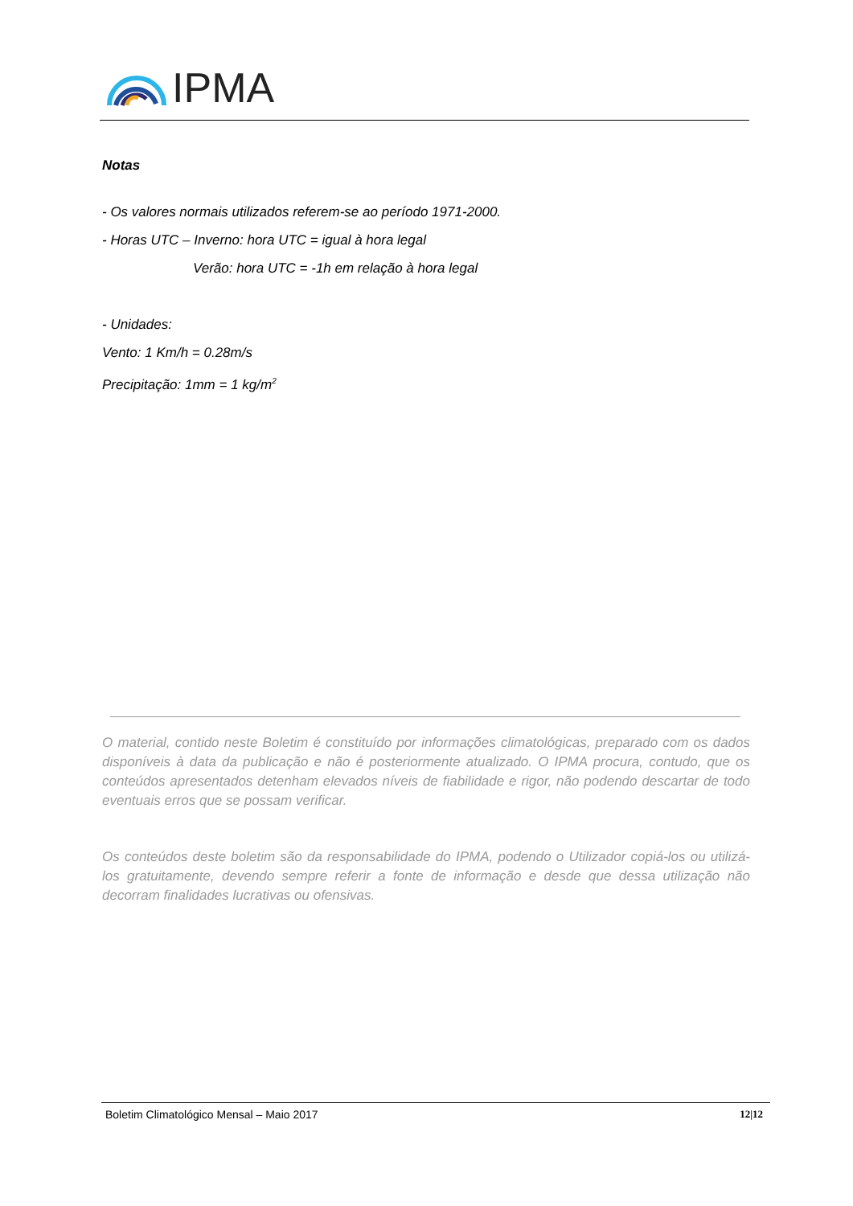IPMA
Notas
- Os valores normais utilizados referem-se ao período 1971-2000.
- Horas UTC – Inverno: hora UTC = igual à hora legal
Verão: hora UTC = -1h em relação à hora legal
- Unidades:
Vento: 1 Km/h = 0.28m/s
Precipitação: 1mm = 1 kg/m<sup>2</sup>
O material, contido neste Boletim é constituído por informações climatológicas, preparado com os dados disponíveis à data da publicação e não é posteriormente atualizado. O IPMA procura, contudo, que os conteúdos apresentados detenham elevados níveis de fiabilidade e rigor, não podendo descartar de todo eventuais erros que se possam verificar.
Os conteúdos deste boletim são da responsabilidade do IPMA, podendo o Utilizador copiá-los ou utilizá-los gratuitamente, devendo sempre referir a fonte de informação e desde que dessa utilização não decorram finalidades lucrativas ou ofensivas.
Boletim Climatológico Mensal – Maio 2017 12|12